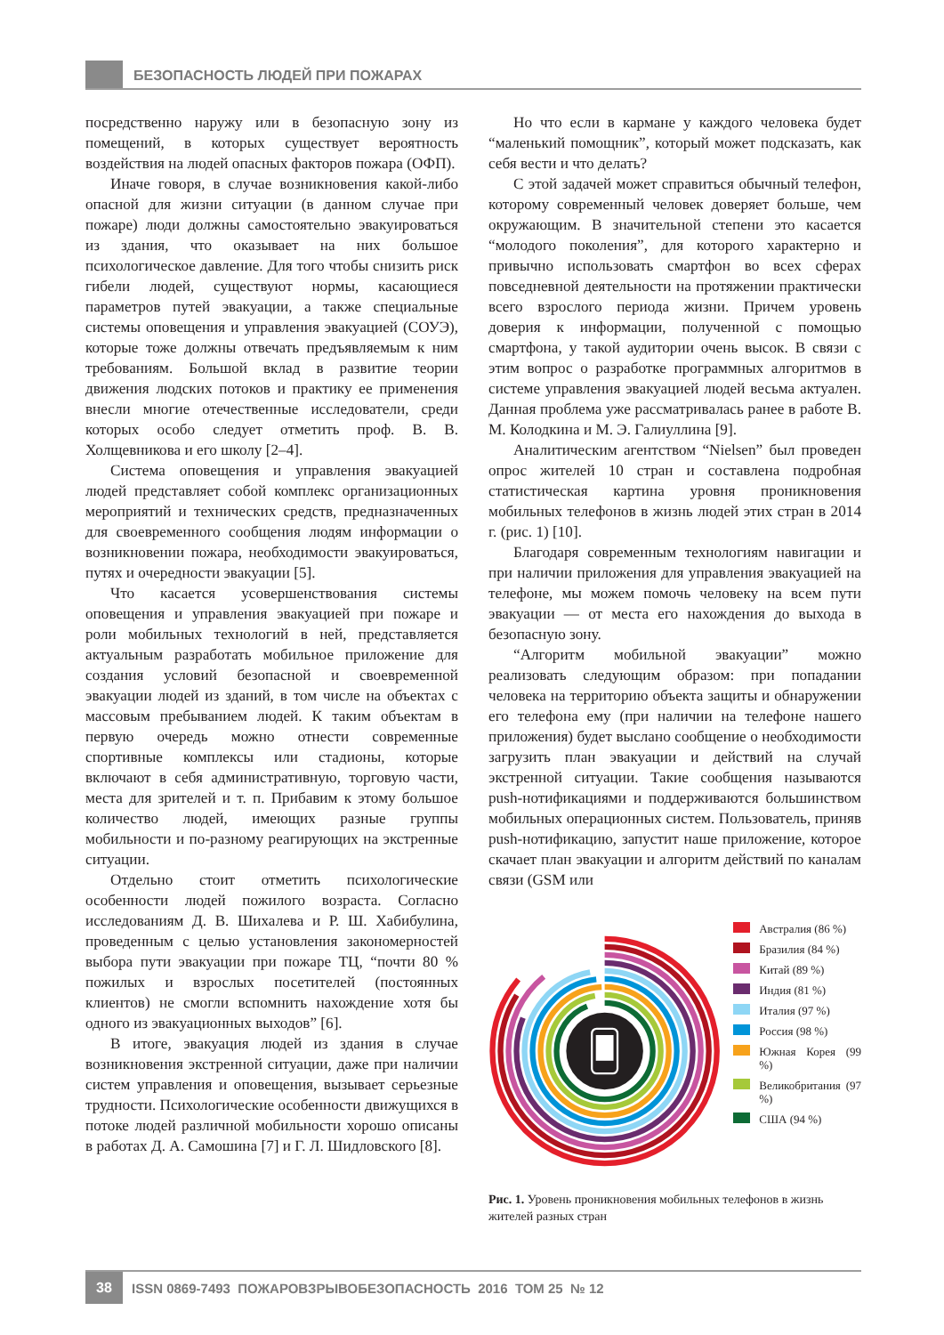БЕЗОПАСНОСТЬ ЛЮДЕЙ ПРИ ПОЖАРАХ
посредственно наружу или в безопасную зону из помещений, в которых существует вероятность воздействия на людей опасных факторов пожара (ОФП).
Иначе говоря, в случае возникновения какой-либо опасной для жизни ситуации (в данном случае при пожаре) люди должны самостоятельно эвакуироваться из здания, что оказывает на них большое психологическое давление. Для того чтобы снизить риск гибели людей, существуют нормы, касающиеся параметров путей эвакуации, а также специальные системы оповещения и управления эвакуацией (СОУЭ), которые тоже должны отвечать предъявляемым к ним требованиям. Большой вклад в развитие теории движения людских потоков и практику ее применения внесли многие отечественные исследователи, среди которых особо следует отметить проф. В. В. Холщевникова и его школу [2–4].
Система оповещения и управления эвакуацией людей представляет собой комплекс организационных мероприятий и технических средств, предназначенных для своевременного сообщения людям информации о возникновении пожара, необходимости эвакуироваться, путях и очередности эвакуации [5].
Что касается усовершенствования системы оповещения и управления эвакуацией при пожаре и роли мобильных технологий в ней, представляется актуальным разработать мобильное приложение для создания условий безопасной и своевременной эвакуации людей из зданий, в том числе на объектах с массовым пребыванием людей. К таким объектам в первую очередь можно отнести современные спортивные комплексы или стадионы, которые включают в себя административную, торговую части, места для зрителей и т. п. Прибавим к этому большое количество людей, имеющих разные группы мобильности и по-разному реагирующих на экстренные ситуации.
Отдельно стоит отметить психологические особенности людей пожилого возраста. Согласно исследованиям Д. В. Шихалева и Р. Ш. Хабибулина, проведенным с целью установления закономерностей выбора пути эвакуации при пожаре ТЦ, “почти 80 % пожилых и взрослых посетителей (постоянных клиентов) не смогли вспомнить нахождение хотя бы одного из эвакуационных выходов” [6].
В итоге, эвакуация людей из здания в случае возникновения экстренной ситуации, даже при наличии систем управления и оповещения, вызывает серьезные трудности. Психологические особенности движущихся в потоке людей различной мобильности хорошо описаны в работах Д. А. Самошина [7] и Г. Л. Шидловского [8].
Но что если в кармане у каждого человека будет “маленький помощник”, который может подсказать, как себя вести и что делать?
С этой задачей может справиться обычный телефон, которому современный человек доверяет больше, чем окружающим. В значительной степени это касается “молодого поколения”, для которого характерно и привычно использовать смартфон во всех сферах повседневной деятельности на протяжении практически всего взрослого периода жизни. Причем уровень доверия к информации, полученной с помощью смартфона, у такой аудитории очень высок. В связи с этим вопрос о разработке программных алгоритмов в системе управления эвакуацией людей весьма актуален. Данная проблема уже рассматривалась ранее в работе В. М. Колодкина и М. Э. Галиуллина [9].
Аналитическим агентством “Nielsen” был проведен опрос жителей 10 стран и составлена подробная статистическая картина уровня проникновения мобильных телефонов в жизнь людей этих стран в 2014 г. (рис. 1) [10].
Благодаря современным технологиям навигации и при наличии приложения для управления эвакуацией на телефоне, мы можем помочь человеку на всем пути эвакуации — от места его нахождения до выхода в безопасную зону.
“Алгоритм мобильной эвакуации” можно реализовать следующим образом: при попадании человека на территорию объекта защиты и обнаружении его телефона ему (при наличии на телефоне нашего приложения) будет выслано сообщение о необходимости загрузить план эвакуации и действий на случай экстренной ситуации. Такие сообщения называются push-нотификациями и поддерживаются большинством мобильных операционных систем. Пользователь, приняв push-нотификацию, запустит наше приложение, которое скачает план эвакуации и алгоритм действий по каналам связи (GSM или
Австралия (86 %)
Бразилия (84 %)
Китай (89 %)
Индия (81 %)
Италия (97 %)
Россия (98 %)
Южная Корея (99 %)
Великобритания (97 %)
США (94 %)
Рис. 1. Уровень проникновения мобильных телефонов в жизнь жителей разных стран
38 ISSN 0869-7493 ПОЖАРОВЗРЫВОБЕЗОПАСНОСТЬ 2016 ТОМ 25 № 12